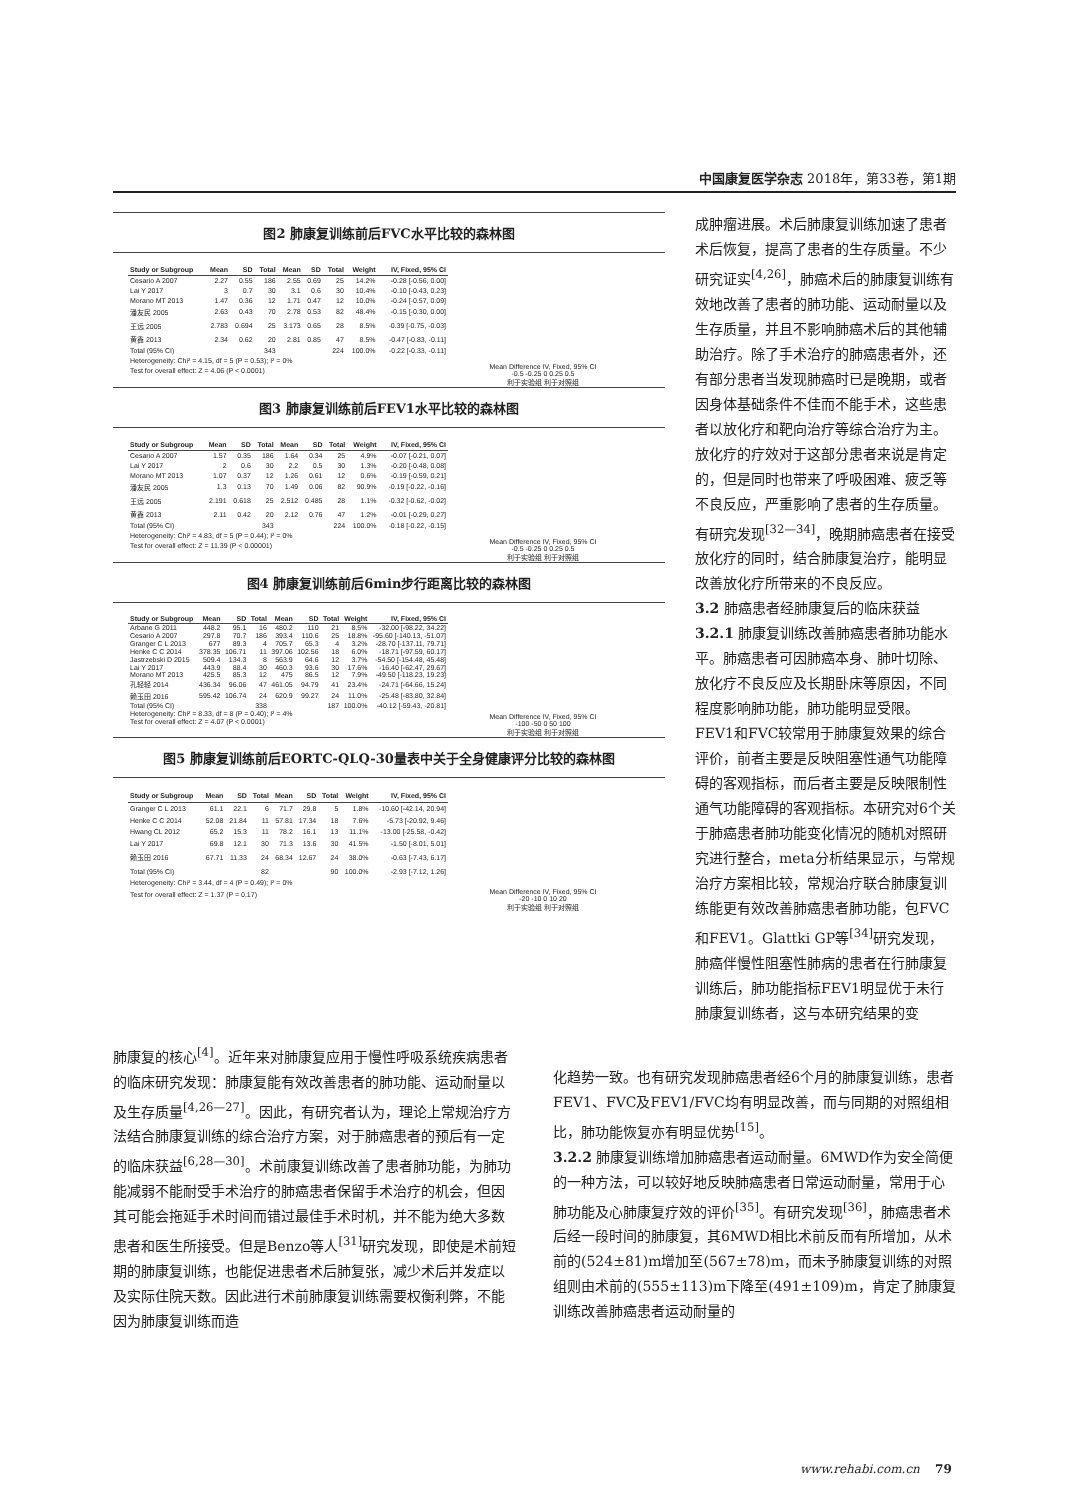中国康复医学杂志 2018年，第33卷，第1期
图2 肺康复训练前后FVC水平比较的森林图
| Study or Subgroup | Mean | SD | Total | Mean | SD | Total | Weight | IV, Fixed, 95% CI |
| --- | --- | --- | --- | --- | --- | --- | --- | --- |
| Cesario A 2007 | 2.27 | 0.55 | 186 | 2.55 | 0.69 | 25 | 14.2% | -0.28 [-0.56, 0.00] |
| Lai Y 2017 | 3 | 0.7 | 30 | 3.1 | 0.6 | 30 | 10.4% | -0.10 [-0.43, 0.23] |
| Morano MT 2013 | 1.47 | 0.36 | 12 | 1.71 | 0.47 | 12 | 10.0% | -0.24 [-0.57, 0.09] |
| 潘友民 2005 | 2.63 | 0.43 | 70 | 2.78 | 0.53 | 82 | 48.4% | -0.15 [-0.30, 0.00] |
| 王远 2005 | 2.783 | 0.694 | 25 | 3.173 | 0.65 | 28 | 8.5% | -0.39 [-0.75, -0.03] |
| 黄鑫 2013 | 2.34 | 0.62 | 20 | 2.81 | 0.85 | 47 | 8.5% | -0.47 [-0.83, -0.11] |
| Total (95% CI) | | | 343 | | | 224 | 100.0% | -0.22 [-0.33, -0.11] |
| Heterogeneity: Chi² = 4.15, df = 5 (P = 0.53); I² = 0% | | | | | | | | |
| Test for overall effect: Z = 4.06 (P < 0.0001) | | | | | | | | |
Mean Difference IV, Fixed, 95% CI
-0.5 -0.25 0 0.25 0.5
利于实验组 利于对照组
图3 肺康复训练前后FEV1水平比较的森林图
| Study or Subgroup | Mean | SD | Total | Mean | SD | Total | Weight | IV, Fixed, 95% CI |
| --- | --- | --- | --- | --- | --- | --- | --- | --- |
| Cesario A 2007 | 1.57 | 0.35 | 186 | 1.64 | 0.34 | 25 | 4.9% | -0.07 [-0.21, 0.07] |
| Lai Y 2017 | 2 | 0.6 | 30 | 2.2 | 0.5 | 30 | 1.3% | -0.20 [-0.48, 0.08] |
| Morano MT 2013 | 1.07 | 0.37 | 12 | 1.26 | 0.61 | 12 | 0.6% | -0.19 [-0.59, 0.21] |
| 潘友民 2005 | 1.3 | 0.13 | 70 | 1.49 | 0.06 | 82 | 90.9% | -0.19 [-0.22, -0.16] |
| 王远 2005 | 2.191 | 0.618 | 25 | 2.512 | 0.485 | 28 | 1.1% | -0.32 [-0.62, -0.02] |
| 黄鑫 2013 | 2.11 | 0.42 | 20 | 2.12 | 0.76 | 47 | 1.2% | -0.01 [-0.29, 0.27] |
| Total (95% CI) | | | 343 | | | 224 | 100.0% | -0.18 [-0.22, -0.15] |
| Heterogeneity: Chi² = 4.83, df = 5 (P = 0.44); I² = 0% | | | | | | | | |
| Test for overall effect: Z = 11.39 (P < 0.00001) | | | | | | | | |
Mean Difference IV, Fixed, 95% CI
-0.5 -0.25 0 0.25 0.5
利于实验组 利于对照组
图4 肺康复训练前后6min步行距离比较的森林图
| Study or Subgroup | Mean | SD | Total | Mean | SD | Total | Weight | IV, Fixed, 95% CI |
| --- | --- | --- | --- | --- | --- | --- | --- | --- |
| Arbane G 2011 | 448.2 | 95.1 | 16 | 480.2 | 110 | 21 | 8.5% | -32.00 [-98.22, 34.22] |
| Cesario A 2007 | 297.8 | 70.7 | 186 | 393.4 | 110.6 | 25 | 18.8% | -95.60 [-140.13, -51.07] |
| Granger C L 2013 | 677 | 89.3 | 4 | 705.7 | 65.3 | 4 | 3.2% | -28.70 [-137.11, 79.71] |
| Henke C C 2014 | 378.35 | 106.71 | 11 | 397.06 | 102.56 | 18 | 6.0% | -18.71 [-97.59, 60.17] |
| Jastrzebski D 2015 | 509.4 | 134.3 | 8 | 563.9 | 64.6 | 12 | 3.7% | -54.50 [-154.48, 45.48] |
| Lai Y 2017 | 443.9 | 88.4 | 30 | 460.3 | 93.6 | 30 | 17.6% | -16.40 [-62.47, 29.67] |
| Morano MT 2013 | 425.5 | 85.3 | 12 | 475 | 86.5 | 12 | 7.9% | -49.50 [-118.23, 19.23] |
| 孔轻轻 2014 | 436.34 | 96.06 | 47 | 461.05 | 94.79 | 41 | 23.4% | -24.71 [-64.66, 15.24] |
| 赖玉田 2016 | 595.42 | 106.74 | 24 | 620.9 | 99.27 | 24 | 11.0% | -25.48 [-83.80, 32.84] |
| Total (95% CI) | | | 338 | | | 187 | 100.0% | -40.12 [-59.43, -20.81] |
| Heterogeneity: Chi² = 8.33, df = 8 (P = 0.40); I² = 4% | | | | | | | | |
| Test for overall effect: Z = 4.07 (P < 0.0001) | | | | | | | | |
Mean Difference IV, Fixed, 95% CI
-100 -50 0 50 100
利于实验组 利于对照组
图5 肺康复训练前后EORTC-QLQ-30量表中关于全身健康评分比较的森林图
| Study or Subgroup | Mean | SD | Total | Mean | SD | Total | Weight | IV, Fixed, 95% CI |
| --- | --- | --- | --- | --- | --- | --- | --- | --- |
| Granger C L 2013 | 61.1 | 22.1 | 6 | 71.7 | 29.8 | 5 | 1.8% | -10.60 [-42.14, 20.94] |
| Henke C C 2014 | 52.08 | 21.84 | 11 | 57.81 | 17.34 | 18 | 7.6% | -5.73 [-20.92, 9.46] |
| Hwang CL 2012 | 65.2 | 15.3 | 11 | 78.2 | 16.1 | 13 | 11.1% | -13.00 [-25.58, -0.42] |
| Lai Y 2017 | 69.8 | 12.1 | 30 | 71.3 | 13.6 | 30 | 41.5% | -1.50 [-8.01, 5.01] |
| 赖玉田 2016 | 67.71 | 11.33 | 24 | 68.34 | 12.67 | 24 | 38.0% | -0.63 [-7.43, 6.17] |
| Total (95% CI) | | | 82 | | | 90 | 100.0% | -2.93 [-7.12, 1.26] |
| Heterogeneity: Chi² = 3.44, df = 4 (P = 0.49); I² = 0% | | | | | | | | |
| Test for overall effect: Z = 1.37 (P = 0.17) | | | | | | | | |
Mean Difference IV, Fixed, 95% CI
-20 -10 0 10 20
利于实验组 利于对照组
成肿瘤进展。术后肺康复训练加速了患者术后恢复，提高了患者的生存质量。不少研究证实<sup>[4,26]</sup>，肺癌术后的肺康复训练有效地改善了患者的肺功能、运动耐量以及生存质量，并且不影响肺癌术后的其他辅助治疗。除了手术治疗的肺癌患者外，还有部分患者当发现肺癌时已是晚期，或者因身体基础条件不佳而不能手术，这些患者以放化疗和靶向治疗等综合治疗为主。放化疗的疗效对于这部分患者来说是肯定的，但是同时也带来了呼吸困难、疲乏等不良反应，严重影响了患者的生存质量。有研究发现<sup>[32—34]</sup>，晚期肺癌患者在接受放化疗的同时，结合肺康复治疗，能明显改善放化疗所带来的不良反应。
3.2 肺癌患者经肺康复后的临床获益
3.2.1 肺康复训练改善肺癌患者肺功能水平。肺癌患者可因肺癌本身、肺叶切除、放化疗不良反应及长期卧床等原因，不同程度影响肺功能，肺功能明显受限。FEV1和FVC较常用于肺康复效果的综合评价，前者主要是反映阻塞性通气功能障碍的客观指标，而后者主要是反映限制性通气功能障碍的客观指标。本研究对6个关于肺癌患者肺功能变化情况的随机对照研究进行整合，meta分析结果显示，与常规治疗方案相比较，常规治疗联合肺康复训练能更有效改善肺癌患者肺功能，包FVC和FEV1。Glattki GP等<sup>[34]</sup>研究发现，肺癌伴慢性阻塞性肺病的患者在行肺康复训练后，肺功能指标FEV1明显优于未行肺康复训练者，这与本研究结果的变
肺康复的核心<sup>[4]</sup>。近年来对肺康复应用于慢性呼吸系统疾病患者的临床研究发现：肺康复能有效改善患者的肺功能、运动耐量以及生存质量<sup>[4,26—27]</sup>。因此，有研究者认为，理论上常规治疗方法结合肺康复训练的综合治疗方案，对于肺癌患者的预后有一定的临床获益<sup>[6,28—30]</sup>。术前康复训练改善了患者肺功能，为肺功能减弱不能耐受手术治疗的肺癌患者保留手术治疗的机会，但因其可能会拖延手术时间而错过最佳手术时机，并不能为绝大多数患者和医生所接受。但是Benzo等人<sup>[31]</sup>研究发现，即使是术前短期的肺康复训练，也能促进患者术后肺复张，减少术后并发症以及实际住院天数。因此进行术前肺康复训练需要权衡利弊，不能因为肺康复训练而造
化趋势一致。也有研究发现肺癌患者经6个月的肺康复训练，患者FEV1、FVC及FEV1/FVC均有明显改善，而与同期的对照组相比，肺功能恢复亦有明显优势<sup>[15]</sup>。
3.2.2 肺康复训练增加肺癌患者运动耐量。6MWD作为安全简便的一种方法，可以较好地反映肺癌患者日常运动耐量，常用于心肺功能及心肺康复疗效的评价<sup>[35]</sup>。有研究发现<sup>[36]</sup>，肺癌患者术后经一段时间的肺康复，其6MWD相比术前反而有所增加，从术前的(524±81)m增加至(567±78)m，而未予肺康复训练的对照组则由术前的(555±113)m下降至(491±109)m，肯定了肺康复训练改善肺癌患者运动耐量的
www.rehabi.com.cn 79